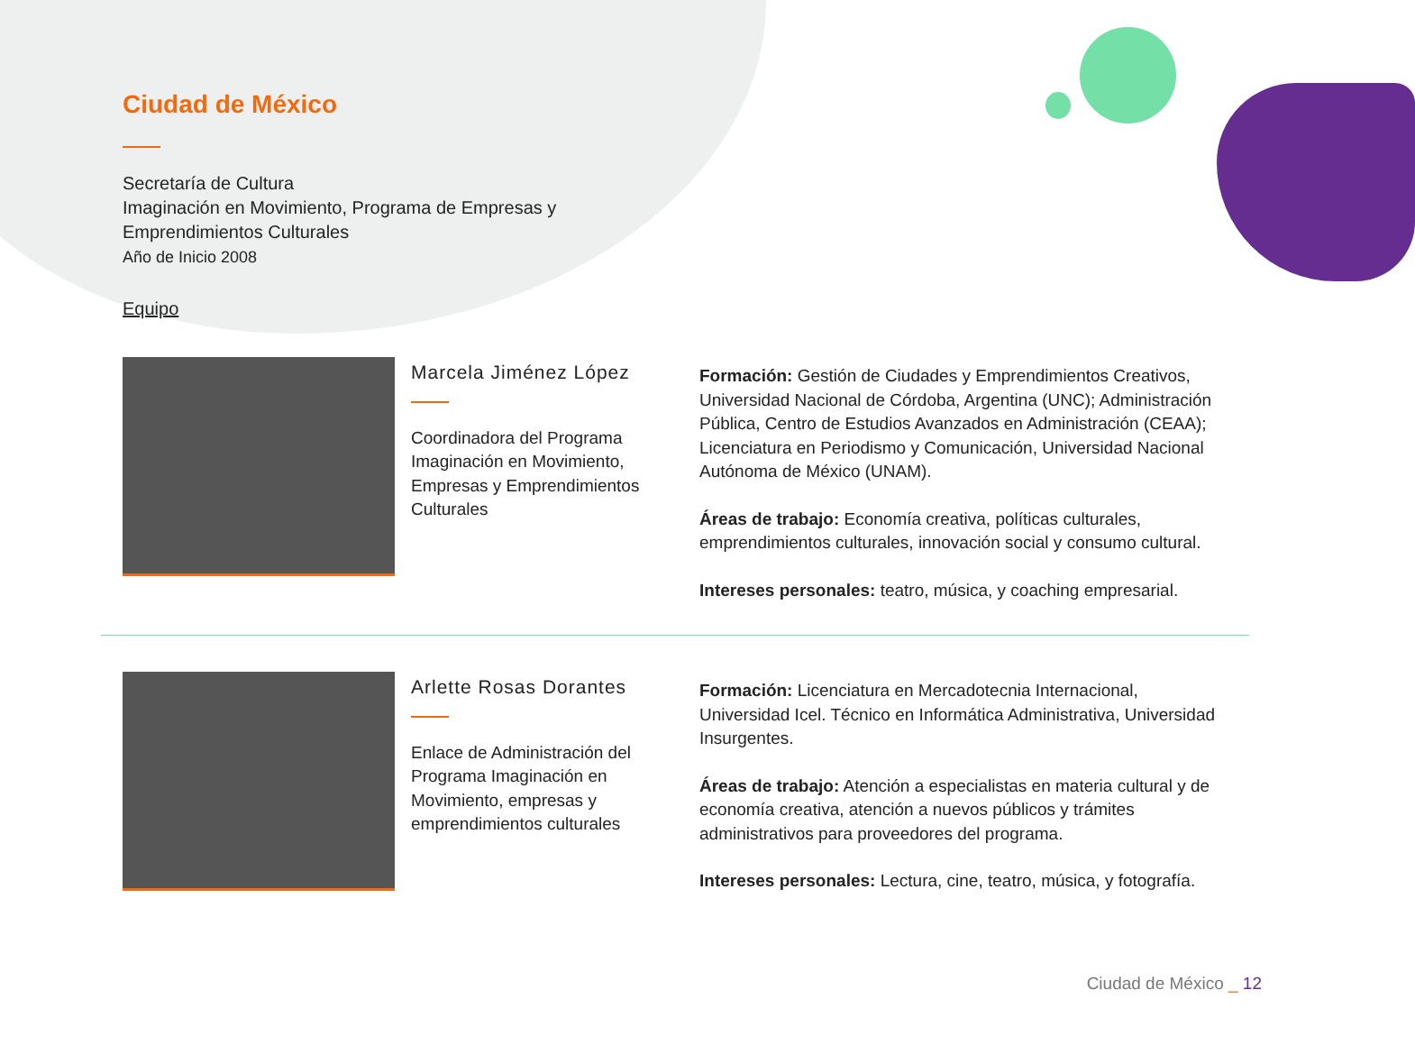Ciudad de México
Secretaría de Cultura
Imaginación en Movimiento, Programa de Empresas y
Emprendimientos Culturales
Año de Inicio 2008
Equipo
Marcela Jiménez López
Coordinadora del Programa Imaginación en Movimiento, Empresas y Emprendimientos Culturales
Formación: Gestión de Ciudades y Emprendimientos Creativos, Universidad Nacional de Córdoba, Argentina (UNC); Administración Pública, Centro de Estudios Avanzados en Administración (CEAA); Licenciatura en Periodismo y Comunicación, Universidad Nacional Autónoma de México (UNAM).
Áreas de trabajo: Economía creativa, políticas culturales, emprendimientos culturales, innovación social y consumo cultural.
Intereses personales: teatro, música, y coaching empresarial.
Arlette Rosas Dorantes
Enlace de Administración del Programa Imaginación en Movimiento, empresas y emprendimientos culturales
Formación: Licenciatura en Mercadotecnia Internacional, Universidad Icel. Técnico en Informática Administrativa, Universidad Insurgentes.
Áreas de trabajo: Atención a especialistas en materia cultural y de economía creativa, atención a nuevos públicos y trámites administrativos para proveedores del programa.
Intereses personales: Lectura, cine, teatro, música, y fotografía.
Ciudad de México _ 12